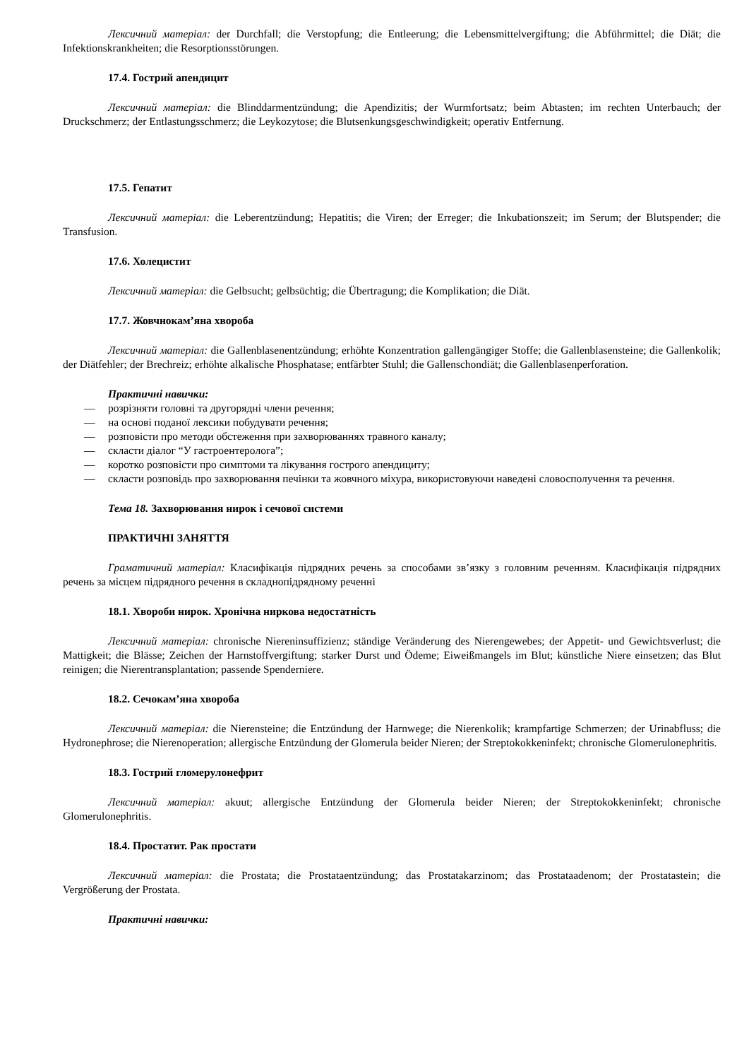Лексичний матеріал: der Durchfall; die Verstopfung; die Entleerung; die Lebensmittelvergiftung; die Abführmittel; die Diät; die Infektionskrankheiten; die Resorptionsstörungen.
17.4. Гострий апендицит
Лексичний матеріал: die Blinddarmentzündung; die Apendizitis; der Wurmfortsatz; beim Abtasten; im rechten Unterbauch; der Druckschmerz; der Entlastungsschmerz; die Leykozytose; die Blutsenkungsgeschwindigkeit; operativ Entfernung.
17.5. Гепатит
Лексичний матеріал: die Leberentzündung; Hepatitis; die Viren; der Erreger; die Inkubationszeit; im Serum; der Blutspender; die Transfusion.
17.6. Холецистит
Лексичний матеріал: die Gelbsucht; gelbsüchtig; die Übertragung; die Komplikation; die Diät.
17.7. Жовчнокам’яна хвороба
Лексичний матеріал: die Gallenblasenentzündung; erhöhte Konzentration gallengängiger Stoffe; die Gallenblasensteine; die Gallenkolik; der Diätfehler; der Brechreiz; erhöhte alkalische Phosphatase; entfärbter Stuhl; die Gallenschondiät; die Gallenblasenperforation.
Практичні навички:
— розрізняти головні та другорядні члени речення;
— на основі поданої лексики побудувати речення;
— розповісти про методи обстеження при захворюваннях травного каналу;
— скласти діалог “У гастроентеролога”;
— коротко розповісти про симптоми та лікування гострого апендициту;
— скласти розповідь про захворювання печінки та жовчного міхура, використовуючи наведені словосполучення та речення.
Тема 18. Захворювання нирок і сечової системи
ПРАКТИЧНІ ЗАНЯТТЯ
Граматичний матеріал: Класифікація підрядних речень за способами зв’язку з головним реченням. Класифікація підрядних речень за місцем підрядного речення в складнопідрядному реченні
18.1. Хвороби нирок. Хронічна ниркова недостатність
Лексичний матеріал: chronische Niereninsuffizienz; ständige Veränderung des Nierengewebes; der Appetit- und Gewichtsverlust; die Mattigkeit; die Blässe; Zeichen der Harnstoffvergiftung; starker Durst und Ödeme; Eiweißmangels im Blut; künstliche Niere einsetzen; das Blut reinigen; die Nierentransplantation; passende Spenderniere.
18.2. Сечокам’яна хвороба
Лексичний матеріал: die Nierensteine; die Entzündung der Harnwege; die Nierenkolik; krampfartige Schmerzen; der Urinabfluss; die Hydronephrose; die Nierenoperation; allergische Entzündung der Glomerula beider Nieren; der Streptokokkeninfekt; chronische Glomerulonephritis.
18.3. Гострий гломерулонефрит
Лексичний матеріал: akuut; allergische Entzündung der Glomerula beider Nieren; der Streptokokkeninfekt; chronische Glomerulonephritis.
18.4. Простатит. Рак простати
Лексичний матеріал: die Prostata; die Prostataentzündung; das Prostatakarzinom; das Prostataadenom; der Prostatastein; die Vergrößerung der Prostata.
Практичні навички: